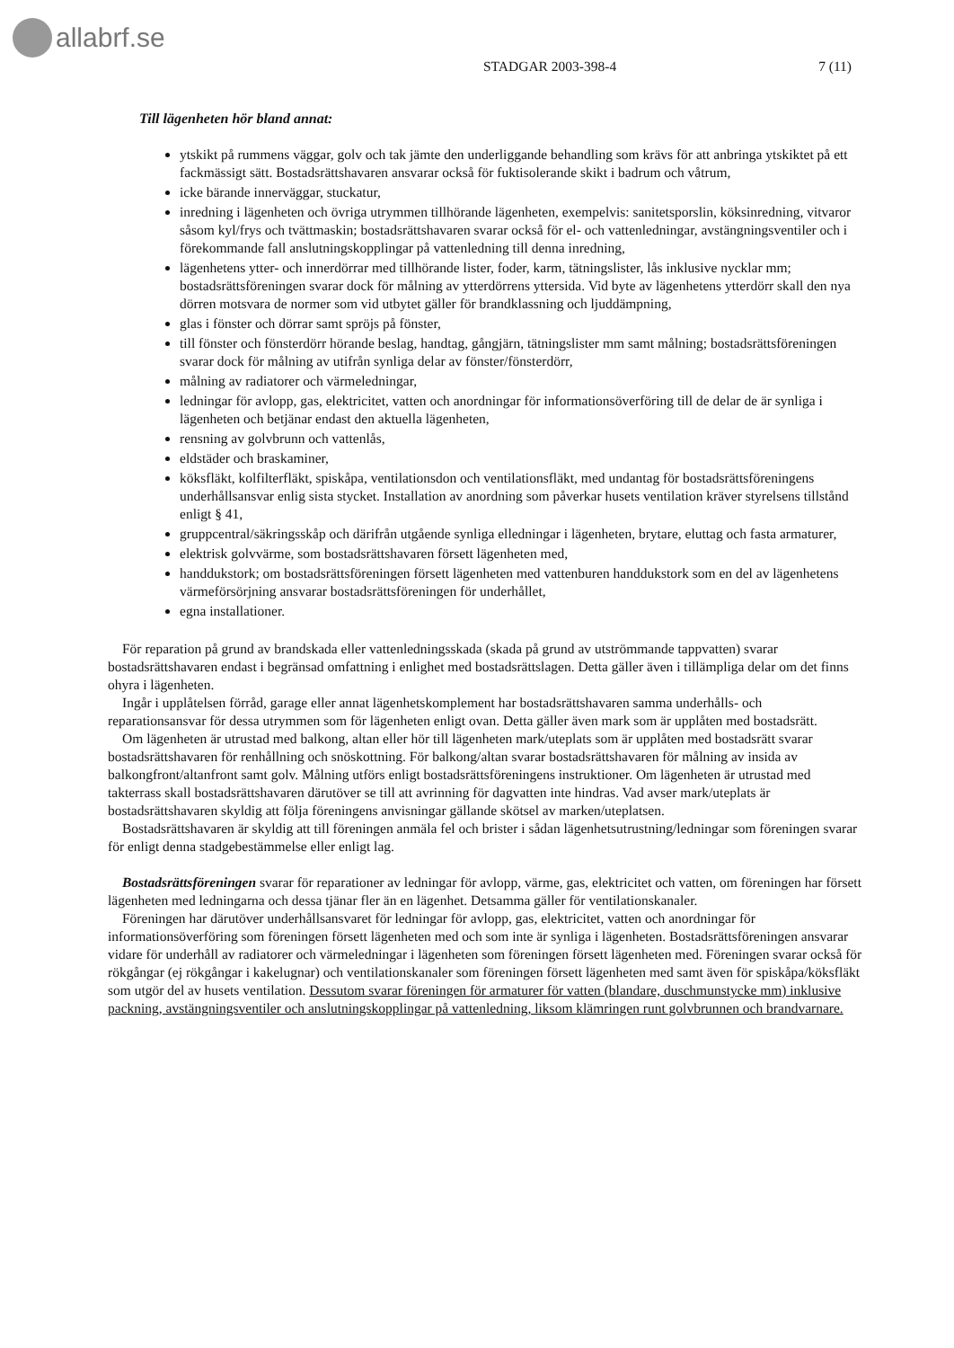allabrf.se
STADGAR 2003-398-4 7 (11)
Till lägenheten hör bland annat:
ytskikt på rummens väggar, golv och tak jämte den underliggande behandling som krävs för att anbringa ytskiktet på ett fackmässigt sätt. Bostadsrättshavaren ansvarar också för fuktisolerande skikt i badrum och våtrum,
icke bärande innerväggar, stuckatur,
inredning i lägenheten och övriga utrymmen tillhörande lägenheten, exempelvis: sanitetsporslin, köksinredning, vitvaror såsom kyl/frys och tvättmaskin; bostadsrättshavaren svarar också för el- och vattenledningar, avstängningsventiler och i förekommande fall anslutningskopplingar på vattenledning till denna inredning,
lägenhetens ytter- och innerdörrar med tillhörande lister, foder, karm, tätningslister, lås inklusive nycklar mm; bostadsrättsföreningen svarar dock för målning av ytterdörrens yttersida. Vid byte av lägenhetens ytterdörr skall den nya dörren motsvara de normer som vid utbytet gäller för brandklassning och ljuddämpning,
glas i fönster och dörrar samt spröjs på fönster,
till fönster och fönsterdörr hörande beslag, handtag, gångjärn, tätningslister mm samt målning; bostadsrättsföreningen svarar dock för målning av utifrån synliga delar av fönster/fönsterdörr,
målning av radiatorer och värmeledningar,
ledningar för avlopp, gas, elektricitet, vatten och anordningar för informationsöverföring till de delar de är synliga i lägenheten och betjänar endast den aktuella lägenheten,
rensning av golvbrunn och vattenlås,
eldstäder och braskaminer,
köksfläkt, kolfilterfläkt, spiskåpa, ventilationsdon och ventilationsfläkt, med undantag för bostadsrättsföreningens underhållsansvar enlig sista stycket. Installation av anordning som påverkar husets ventilation kräver styrelsens tillstånd enligt § 41,
gruppcentral/säkringsskåp och därifrån utgående synliga elledningar i lägenheten, brytare, eluttag och fasta armaturer,
elektrisk golvvärme, som bostadsrättshavaren försett lägenheten med,
handdukstork; om bostadsrättsföreningen försett lägenheten med vattenburen handdukstork som en del av lägenhetens värmeförsörjning ansvarar bostadsrättsföreningen för underhållet,
egna installationer.
För reparation på grund av brandskada eller vattenledningsskada (skada på grund av utströmmande tappvatten) svarar bostadsrättshavaren endast i begränsad omfattning i enlighet med bostadsrättslagen. Detta gäller även i tillämpliga delar om det finns ohyra i lägenheten.
Ingår i upplåtelsen förråd, garage eller annat lägenhetskomplement har bostadsrättshavaren samma underhålls- och reparationsansvar för dessa utrymmen som för lägenheten enligt ovan. Detta gäller även mark som är upplåten med bostadsrätt.
Om lägenheten är utrustad med balkong, altan eller hör till lägenheten mark/uteplats som är upplåten med bostadsrätt svarar bostadsrättshavaren för renhållning och snöskottning. För balkong/altan svarar bostadsrättshavaren för målning av insida av balkongfront/altanfront samt golv. Målning utförs enligt bostadsrättsföreningens instruktioner. Om lägenheten är utrustad med takterrass skall bostadsrättshavaren därutöver se till att avrinning för dagvatten inte hindras. Vad avser mark/uteplats är bostadsrättshavaren skyldig att följa föreningens anvisningar gällande skötsel av marken/uteplatsen.
Bostadsrättshavaren är skyldig att till föreningen anmäla fel och brister i sådan lägenhetsutrustning/ledningar som föreningen svarar för enligt denna stadgebestämmelse eller enligt lag.
Bostadsrättsföreningen svarar för reparationer av ledningar för avlopp, värme, gas, elektricitet och vatten, om föreningen har försett lägenheten med ledningarna och dessa tjänar fler än en lägenhet. Detsamma gäller för ventilationskanaler.
Föreningen har därutöver underhållsansvaret för ledningar för avlopp, gas, elektricitet, vatten och anordningar för informationsöverföring som föreningen försett lägenheten med och som inte är synliga i lägenheten. Bostadsrättsföreningen ansvarar vidare för underhåll av radiatorer och värmeledningar i lägenheten som föreningen försett lägenheten med. Föreningen svarar också för rökgångar (ej rökgångar i kakelugnar) och ventilationskanaler som föreningen försett lägenheten med samt även för spiskåpa/köksfläkt som utgör del av husets ventilation. Dessutom svarar föreningen för armaturer för vatten (blandare, duschmunstycke mm) inklusive packning, avstängningsventiler och anslutningskopplingar på vattenledning, liksom klämringen runt golvbrunnen och brandvarnare.